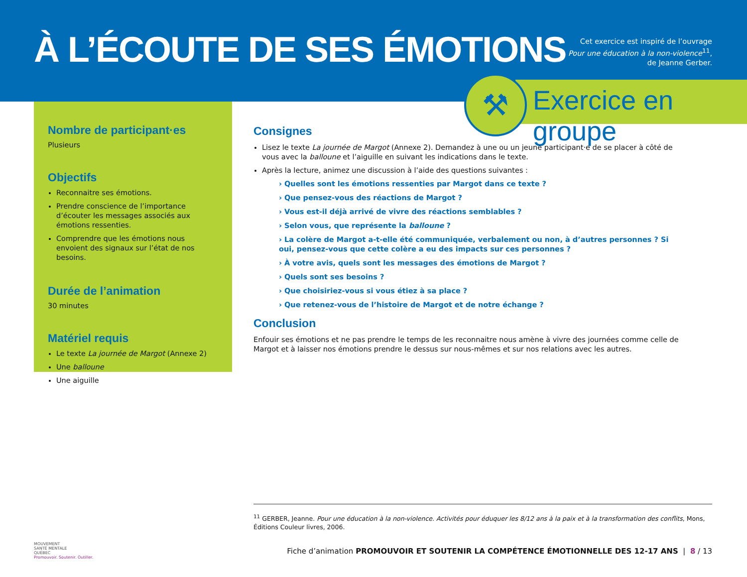À L’ÉCOUTE DE SES ÉMOTIONS
Cet exercice est inspiré de l’ouvrage
Pour une éducation à la non-violence<sup>11</sup>,
de Jeanne Gerber.
Exercice en groupe
⚒
Nombre de participant·es
Plusieurs
Objectifs
Reconnaitre ses émotions.
Prendre conscience de l’importance d’écouter les messages associés aux émotions ressenties.
Comprendre que les émotions nous envoient des signaux sur l’état de nos besoins.
Durée de l’animation
30 minutes
Matériel requis
Le texte La journée de Margot (Annexe 2)
Une balloune
Une aiguille
Consignes
Lisez le texte La journée de Margot (Annexe 2). Demandez à une ou un jeune participant·e de se placer à côté de vous avec la balloune et l’aiguille en suivant les indications dans le texte.
Après la lecture, animez une discussion à l’aide des questions suivantes :
› Quelles sont les émotions ressenties par Margot dans ce texte ?
› Que pensez-vous des réactions de Margot ?
› Vous est-il déjà arrivé de vivre des réactions semblables ?
› Selon vous, que représente la balloune ?
› La colère de Margot a-t-elle été communiquée, verbalement ou non, à d’autres personnes ? Si oui, pensez-vous que cette colère a eu des impacts sur ces personnes ?
› À votre avis, quels sont les messages des émotions de Margot ?
› Quels sont ses besoins ?
› Que choisiriez-vous si vous étiez à sa place ?
› Que retenez-vous de l’histoire de Margot et de notre échange ?
Conclusion
Enfouir ses émotions et ne pas prendre le temps de les reconnaitre nous amène à vivre des journées comme celle de Margot et à laisser nos émotions prendre le dessus sur nous-mêmes et sur nos relations avec les autres.
<sup>11</sup> GERBER, Jeanne. Pour une éducation à la non-violence. Activités pour éduquer les 8/12 ans à la paix et à la transformation des conflits, Mons, Éditions Couleur livres, 2006.
MOUVEMENT
SANTÉ MENTALE
QUÉBEC
Promouvoir. Soutenir. Outiller.
Fiche d’animation PROMOUVOIR ET SOUTENIR LA COMPÉTENCE ÉMOTIONNELLE DES 12-17 ANS | 8 / 13